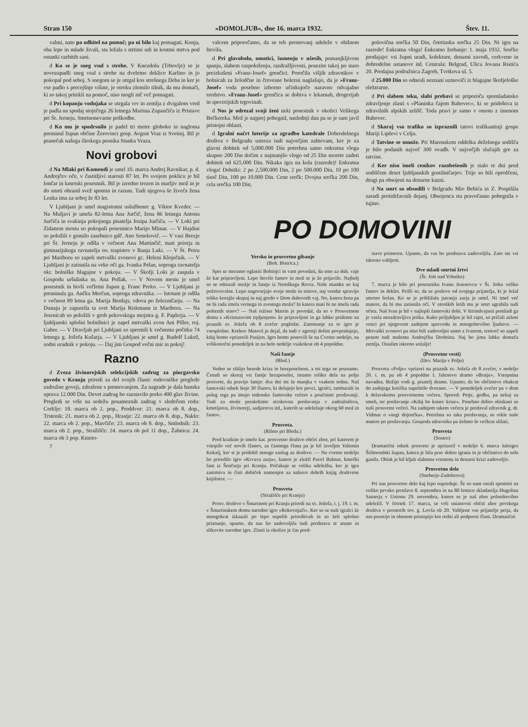Stran 150 »DOMOLJUB«, dne 16. marca 1932. Štev. 11.
valmi, nato pa odhitel na pomoč; pa ni bilo kaj pomagati. Konja, oba lepe in mlade živali, sta ležala s strtimi udi in kostmi mrtva pod ostanki razbitih sani.
d Ko se je sneg vsul s strehe. V Knezdolu (Trbovlje) se je novozapadli sneg vsul s strehe na dveletno deklico Karlino in jo pokopal pod seboj. S snegom se je utrgal kos strešnega žleba in ker je vse padlo s precejšnje višine, je otroku zlomilo tilnik, da mu domači, ki so takoj pritekli na pomoč, niso mogli nič več pomagati.
d Pri kopanju vodnjaka se utrgala vrv in zemlja z dvigalom vred je padla na spodaj stoječega 26 letnega Martina Zupančiča iz Pristave pri Št. Jerneju. Smrtnonevarne poškodbe.
d Ko mu je spodrsnilo je padel tri metre globoko in nagloma preminul župan občine Žerovinci gosp. Avgust Vraz iz Svetinj. Bil je pranečak našega ilirskega pesnika Stanka Vraza.
Novi grobovi
d Na Mlaki pri Komendi je umrl 10. marca Andrej Ravnikar, p. d. Andrejčev oče, v častitljivi starosti 87 let. Po svojem poklicu je bil lončar in kmetski posestnik. Bil je izredno trezen in marljiv mož in je do smrti ohranil svež spomin in razum. Tudi njegova še živeča žena Lenka ima za seboj že 83 let.
V Ljubljani je umrl magistratni uslužbenec g. Viktor Kveder. — Na Muljavi je umrla 82-letna Ana Jurčič, žena 86 letnega Antona Jurčiča in svakinja pokojnega pisatelja Josipa Jurčiča. — V Loki pri Zidanem mostu so pokopali posestnico Marijo Mlinar. — V Hajdini so položili v gomilo zasebnico gdč. Ano Senekovič. — V vasi Brezje pri Št. Jerneju je odšla v večnost Ana Martinčič, mati priorja in gimnazijskega ravnatelja oo. trapistov v Banja Luki. — V Št. Petru pri Mariboru so zapeli mrtvaški zvonovi gc. Heleni Kloječnik. — V Ljubljani je zatisnila na veke oči ga. Ivanka Pelan, soproga ravnatelja okr. bolniške blagajne v pokoju. — V Škofji Loki je zaspala v Gospodu uršulinka m. Ana Pollak. — V Novem mestu je umrl posestnik in bivši večletni župan g. Franc Perko. — V Ljubljani je preminula ga. Ančka Merčun, soproga zdravnika. — Istotam je odšla v večnost 89 letna ga. Marija Berdajs, vdova po železničarju. — Na Dunaju je zapustila ta svet Marija Riskmann iz Maribora. — Na Jesenicah so položili v grob pekovskega mojstra g. F. Paplerja. — V ljubljanski splošni bolnišnici je zapel mrtvaški zvon Ani Piller, roj. Gaber. — V Dravljah pri Ljubljani so spremili k večnemu počitku 74 letnega g. Jožefa Kušarja. — V Ljubljani je umrl g. Rudolf Lukež, sodni uradnik v pokoju. — Daj jim Gospod večni mir in pokoj!
Razno
d Zveza živinorejskih selekcijskih zadrug za pincgavsko govedo v Kranju priredi za del svojih članic rodovniške preglede zadružne goveji, združene s premovanjem. Za nagrade je dala banska uprava 12.000 Din. Devet zadrug bo razstavilo preko 400 glav živine. Pregledi se vrše na sedežu posameznih zadrug v sledečem redu: Cerklje: 18. marca ob 2. pop., Preddvor: 21. marca ob 8. dop., Trstenik: 21. marca ob 2. pop., Hrastje: 22. marca ob 8. dop., Naklo: 22. marca ob 2. pop., Mavčiče: 23. marca ob 8. dop., Smlednik: 23. marca ob 2. pop., Stražišče: 24. marca ob pol 11 dop., Žabnica: 24. marca ob 3 pop. Kmeto-
7
valcem priporočamo, da se teh premovanj udeleže v obilnem številu.
d Pri glavobolu, omotici, šumenju v ušesih, pomanjkljivem spanju, slabem razpoloženju, razdražljivosti, posezite takoj po staro preizkušeni »Franz-Josef« grenčici. Poročila višjih zdravnikov v bolnicah za želodčne in črevesne bolezni naglašajo, da je »Franz-Josef« voda posebno izborno učinkujoče naravno odvajalno sredstvo. »Franz-Josef« grenčica se dobiva v lekarnah, drogerijah in specerijskih trgovinah.
d Nos je odrezal svoji ženi neki posestnik v okolici Velikega Bečkereka. Mož je najprej pobegnil, naslednji dan pa se je sam javil pristojni oblasti.
d Igralni načrt loterije za zgradbo katedrale Dobrodelnega društva v Belgradu ustreza tudi največjim zahtevam, ker je za glavni dobitek od 5,000.000 Din potrebna samo enkratna vloga skupno 200 Din dočim z najmanjšo vlogo od 25 Din morete zadeti dobitek od 625.000 Din. Nikaka igra na kola (razrede)! Enkratna vloga! Dobitki: 2 po 2,500.000 Din, 2 po 500.000 Din, 10 po 100 tisoč Din, 100 po 10.000 Din. Cene srečk: Dvojna srečka 200 Din, cela srečka 100 Din,
polovična srečka 50 Din, četrtinska srečka 25 Din. Ni igra na razrede! Enkratna vloga! Enkratno žrebanje: 1. maja 1932. Srečke prodajajo: vsi župni uradi, kolekture, denarni zavodi, cerkvene in dobrodelne ustanove itd. Centrala: Belgrad, Ulica Jovana Ristića 20. Prodajna podružnica Zagreb, Tvrtkova ul. 5.
d 25.000 Din so odnesli neznani uzmoviči iz blagajne škofjeloške elektrarne.
d Pri slabem teku, slabi prebavi se priporoča spomladansko zdravljenje zlasti s »Planinka čajem Bahovec«, ki se pridobiva iz zdravilnih alpskih zelišč. Toda pravi je samo v omotu z imenom Bahovec.
d Skoraj vso trafiko so izpraznili tatovi trafikantinji gospe Mariji Lipševi v Celju.
d Tatvine se množe. Pri Marenskem oddelku deželnega sodišča je bilo podanih največ 300 ovadb. V največjih slučajih gre za tatvine.
d Ker niso imeli cenikov razobešenih je stalo te dni pred sodiščem deset ljubljanskih gostilničarjev. Trije so bili oproščeni, drugi pa obsojeni na denarne kazni.
d Na smrt so obsodili v Belgradu Mio Bebića in Z. Pospišila zaradi protidržavnih dejanj. Obsojenca sta pravočasno pobegnila v tujino.
PO DOMOVINI
Versko in prosvetno gibanje
(Boh. Bistrica.)
Spet se moramo oglasiti Bohinjci in vam povedati, da smo za duh. vaje že kar pripravljeni. Lepo število fantov in mož se je že prijavilo. Najbolj so se odrezali možje in fantje iz Nemškega Rovta. Naše mamke so kaj požrtvovalne. Lepo nagovarjajo svoje može in sinove, naj vendar spravijo toliko korajže skupaj in naj gredo v Dom duhovnih vaj. No, katera žena pa ne bi rada imela vernega in zvestega moža? In katera mati bi ne imela rada poštenih sinov? — Naš režiser Martin je povedal, da so v Prosvetnem domu s »Kristusovim trpljenjem« že pripravljeni in ga lahko pridemo na praznik sv. Jožefa ob 8 zvečer pogledat. Zanimanje za to igro je vsesplošno. Krekov Matevž je dejal, da tudi v zgornji dolini povprašujejo, kdaj bomo vprizorili Pasijon. Igro bomo ponovili še na Cvetno nedeljo, na velikonočni ponedeljek in na belo nedeljo vsakokrat ob 4 popoldne.
Naši fantje
(Bled.)
Vedno se slišijo besede kriza in brezposelnost, a mi tega ne poznamo. Četudi so skoraj vsi fantje brezposelni, imamo toliko dela na polju prosvete, da pravijo fantje: dva dni mi še manjka v vsakem tednu. Naš fantovski odsek šteje 30 članov, ki delujejo kot pevci, igralci, tamburaši in poleg tega pa imajo tedensko fantovske večere s poučnimi predavanji. Tudi za može preskrbimo strokovna predavanja v zadružništvu, kmetijstvu, živinoreji, sadjarstvu itd., katerih se udeležuje okrog 60 mož in fantov.
Prosveta.
(Ribno pri Bledu.)
Pred kratkim je imelo kat. prosvetno društvo občni zbor, pri katerem je vstopilo več novih članov, za častnega člana pa je bil izvoljen Valentin Kokalj, ker si je pridobil mnogo zaslug za društvo. — Na cvetno nedeljo bo priredilo igro »Krvava zarja«, katero je zložil Pavel Babnar, kmečki fant iz Šenčurja pri Kranju. Pričakuje se velika udeležba, ker je igra zanimiva in čisti dobiček namenjen za nabavo dobrih knjig društvene knjižnice. —
Prosveta
(Stražišče pri Kranju)
Prosv. društvo v Šmartnem pri Kranju priredi na sv. Jožefa, t. j. 19. t. m. v Šmartinskem domu narodno igro »Rokovnjači«. Ker so se naši igralci že mnogokrat izkazali po lepo uspelih prireditvah in so želi splošno priznanje, upamo, da nas bo zadovoljila tudi predstava te znane in slikovite narodne igre. Zlasti iz okolice je čas pred-
stave primeren. Upamo, da vas bo predstava zadovoljila. Zato ste vsi iskreno vabljeni.
Dve mladi smrtni žrtvi
(Št. Jošt nad Vrhniko)
7. marca je bilo pri posestniku Ivanu Jesenovcu v Št. Joštu veliko fantov in deklet. Prišli so, da se poslove od svojega prijatelja, ki je ležal smrtno bolan. Ko se je približala jutranja zarja je umrl. Ni imel več matere, da bi mu zatisnila oči. V otroških letih mu je smrt ugrabila tudi očeta. Naš Ivan je bil v najlepši fantovski dobi. V štirindvajseti pomladi ga je vzela neozdravljiva jetika. Kako priljubljen je bil rajni, so pričali zeleni venci pri njegovem zadnjem sprevodu in mnogoštevilno ljudstvo. — Mrtvaški zvonovi pa niso bili zadovoljni samo z Ivanom, temveč so zapeli pesem tudi malemu Andrejčku Drobtina. Naj bo jima lahka domača zemlja. Ostalim iskreno sožalje!
(Prosvetne vesti)
(Dev. Marija v Polju)
Prosveta »Polje« vprizori na praznik sv. Jožefa ob 8 zvečer, v nedeljo 20. t. m. pa ob 4 popoldne I. Jalenovo dramo »Bratje«. Vstopnina navadna. Režijo vodi g. pisatelj drame. Upamo, da bo občinstvo obakrat do zadnjega kotička napolnilo dvorano. — V ponedeljek zvečer pa v dom k delavskemu prosvetnemu večeru. Spored: Petje, godba, pa nekaj za smeh, ter predavanje »Kdaj bo konec krize«. Posebno dobro obiskani so naši prosvetni večeri. Na zadnjem takem večeru je predaval zdravnik g. dr. Vidmar o »negi dojenčka«. Potrebna so taka predavanja, so rekle naše matere po predavanju. Gospoda zdravnika pa želimo še večkrat slišati.
Prosveta
(Sostro)
Dramatični odsek prosvete je uprizoril v nedeljo 6. marca šaloigro Štilmondski župan, katera je bila prav dobro igrana in je občinstvo do solz ganila. Obisk je bil kljub slabemu vremenu in denarni krizi zadovoljiv.
Prosvetno delo
(Sneberje-Zadobrova)
Pri nas prosvetno delo kaj lepo napreduje. Še so nam ostali spomini na veliko pevsko proslavo 8. septembra in na 80 letnico skladatelja Hugolina Satnerja v Unionu 29. novembra, katere se je naš zbor polnoštevilno udeležil. V četrtek 17. marca, se vrši ustanovni občni zbor pevskega društva v prostorih tov. g. Lovša ob 20. Vabljene vse prijatelje petja, da nas posetijo in obenem pristopijo kot redni ali podporni člani. Dramatični